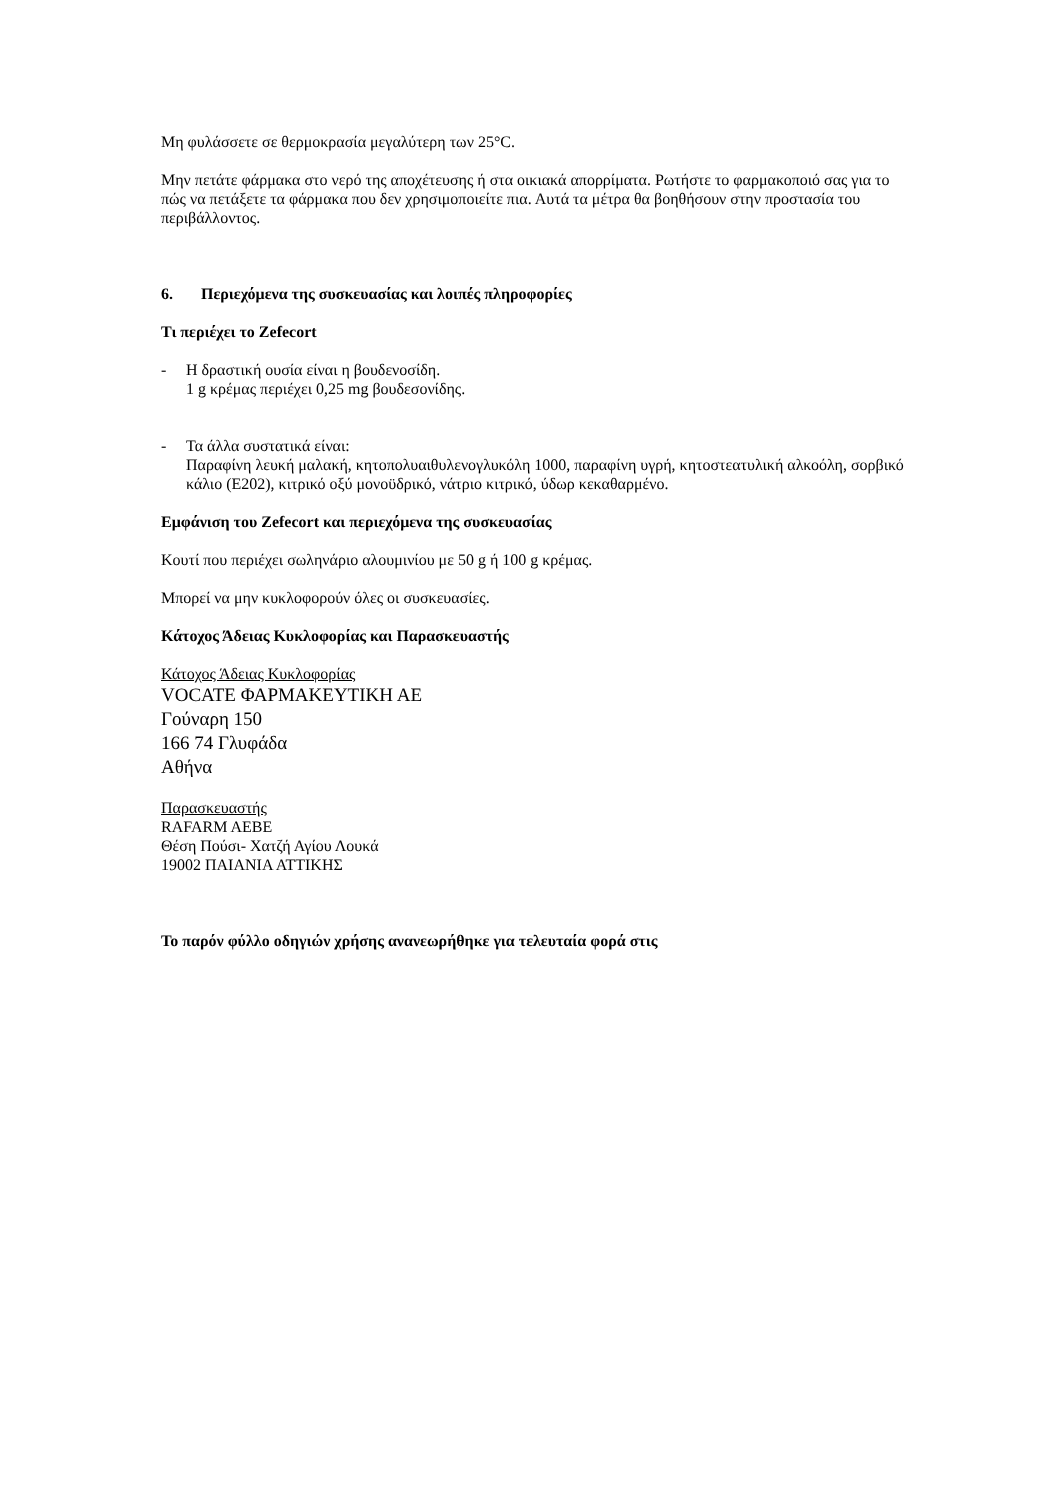Μη φυλάσσετε σε θερμοκρασία μεγαλύτερη των 25°C.
Μην πετάτε φάρμακα στο νερό της αποχέτευσης ή στα οικιακά απορρίματα. Ρωτήστε το φαρμακοποιό σας για το πώς να πετάξετε τα φάρμακα που δεν χρησιμοποιείτε πια. Αυτά τα μέτρα θα βοηθήσουν στην προστασία του περιβάλλοντος.
6. Περιεχόμενα της συσκευασίας και λοιπές πληροφορίες
Τι περιέχει το Zefecort
- Η δραστική ουσία είναι η βουδενοσίδη.
1 g κρέμας περιέχει 0,25 mg βουδεσονίδης.
- Τα άλλα συστατικά είναι:
Παραφίνη λευκή μαλακή, κητοπολυαιθυλενογλυκόλη 1000, παραφίνη υγρή, κητοστεατυλική αλκοόλη, σορβικό κάλιο (E202), κιτρικό οξύ μονοϋδρικό, νάτριο κιτρικό, ύδωρ κεκαθαρμένο.
Εμφάνιση του Zefecort και περιεχόμενα της συσκευασίας
Κουτί που περιέχει σωληνάριο αλουμινίου με 50 g ή 100 g κρέμας.
Μπορεί να μην κυκλοφορούν όλες οι συσκευασίες.
Κάτοχος Άδειας Κυκλοφορίας και Παρασκευαστής
Κάτοχος Άδειας Κυκλοφορίας
VOCATE ΦΑΡΜΑΚΕΥΤΙΚΗ ΑΕ
Γούναρη 150
166 74 Γλυφάδα
Αθήνα
Παρασκευαστής
RAFARM AEBE
Θέση Πούσι- Χατζή Αγίου Λουκά
19002 ΠΑΙΑΝΙΑ ΑΤΤΙΚΗΣ
Το παρόν φύλλο οδηγιών χρήσης ανανεωρήθηκε για τελευταία φορά στις